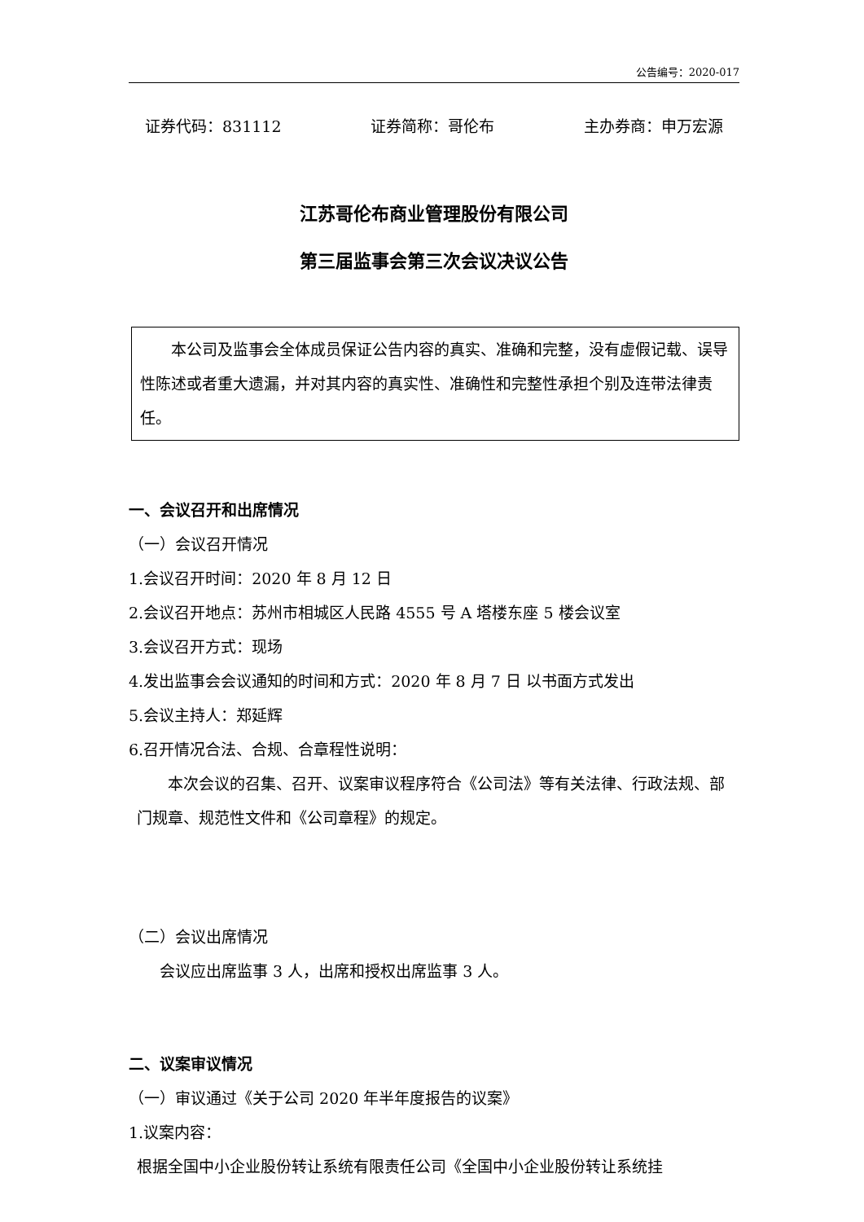公告编号：2020-017
证券代码：831112 证券简称：哥伦布 主办券商：申万宏源
江苏哥伦布商业管理股份有限公司
第三届监事会第三次会议决议公告
本公司及监事会全体成员保证公告内容的真实、准确和完整，没有虚假记载、误导性陈述或者重大遗漏，并对其内容的真实性、准确性和完整性承担个别及连带法律责任。
一、会议召开和出席情况
（一）会议召开情况
1.会议召开时间：2020 年 8 月 12 日
2.会议召开地点：苏州市相城区人民路 4555 号 A 塔楼东座 5 楼会议室
3.会议召开方式：现场
4.发出监事会会议通知的时间和方式：2020 年 8 月 7 日 以书面方式发出
5.会议主持人：郑延辉
6.召开情况合法、合规、合章程性说明：
本次会议的召集、召开、议案审议程序符合《公司法》等有关法律、行政法规、部门规章、规范性文件和《公司章程》的规定。
（二）会议出席情况
会议应出席监事 3 人，出席和授权出席监事 3 人。
二、议案审议情况
（一）审议通过《关于公司 2020 年半年度报告的议案》
1.议案内容：
根据全国中小企业股份转让系统有限责任公司《全国中小企业股份转让系统挂